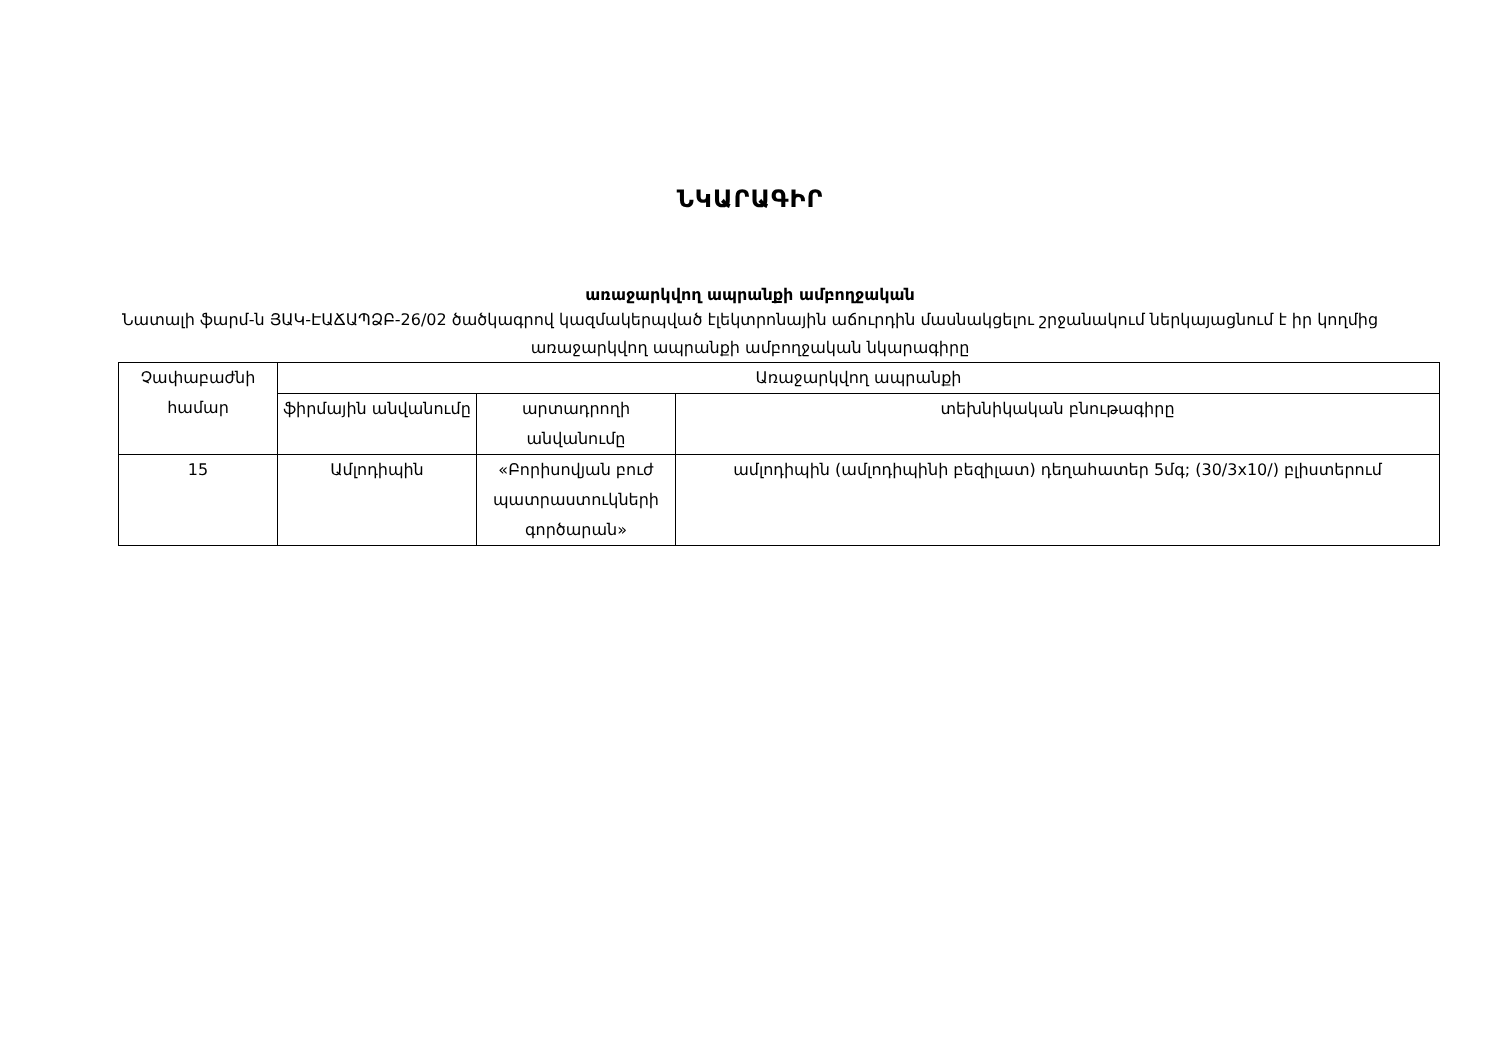ՆԿԱՐԱԳԻՐ
առաջարկվող ապրանքի ամբողջական
Նատալի ֆարմ-ն ՅԱԿ-ԷԱՃԱՊՁԲ-26/02 ծածկագրով կազմակերպված էլեկտրոնային աճուրդին մասնակցելու շրջանակում ներկայացնում է իր կողմից առաջարկվող ապրանքի ամբողջական նկարագիրը
| Չափաբաժնի համար | Առաջարկվող ապրանքի | | |
| --- | --- | --- | --- |
| | ֆիրմային անվանումը | արտադրողի անվանումը | տեխնիկական բնութագիրը |
| 15 | Ամլոդիպին | «Բորիսովյան բուժ պատրաստուկների գործարան» | ամլոդիպին (ամլոդիպինի բեզիլատ) դեղահատեր 5մգ; (30/3x10/) բլիստերում |